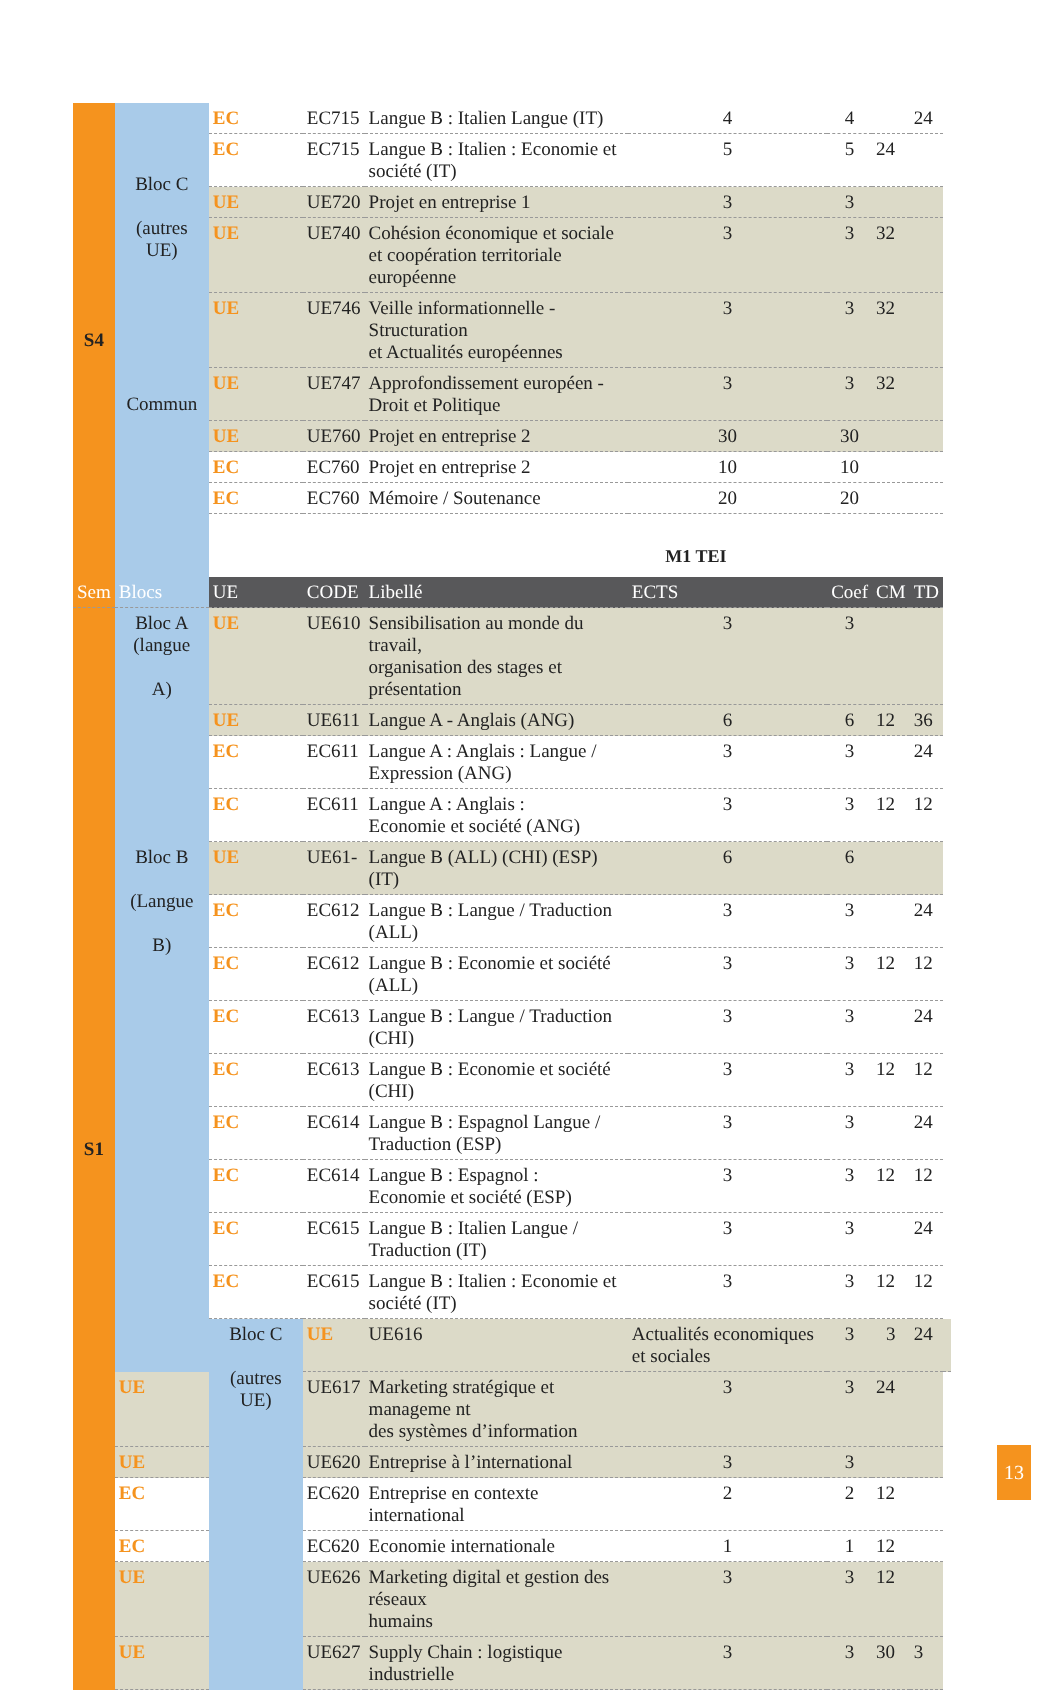| S4 | Bloc C (autres UE) Commun | EC | EC715 | Langue B : Italien Langue (IT) | 4 | 4 | | 24 | |
| | | EC | EC715 | Langue B : Italien : Economie et société (IT) | 5 | 5 | 24 | | |
| | | UE | UE720 | Projet en entreprise 1 | 3 | 3 | | | |
| | | UE | UE740 | Cohésion économique et sociale et coopération territoriale européenne | 3 | 3 | 32 | | |
| | | UE | UE746 | Veille informationnelle - Structuration et Actualités européennes | 3 | 3 | 32 | | |
| | | UE | UE747 | Approfondissement européen - Droit et Politique | 3 | 3 | 32 | | |
| | | UE | UE760 | Projet en entreprise 2 | 30 | 30 | | | |
| | | EC | EC760 | Projet en entreprise 2 | 10 | 10 | | | |
| | | EC | EC760 | Mémoire / Soutenance | 20 | 20 | | | |
| | | M1 TEI | | | | | | | |
| Sem | Blocs | UE | CODE | Libellé | ECTS | Coef | CM | TD | |
| S1 | Bloc A (langue A) | UE | UE610 | Sensibilisation au monde du travail, organisation des stages et présentation | 3 | 3 | | | |
| | | UE | UE611 | Langue A - Anglais (ANG) | 6 | 6 | 12 | 36 | |
| | | EC | EC611 | Langue A : Anglais : Langue / Expression (ANG) | 3 | 3 | | 24 | |
| | | EC | EC611 | Langue A : Anglais : Economie et société (ANG) | 3 | 3 | 12 | 12 | |
| | Bloc B (Langue B) | UE | UE61- | Langue B (ALL) (CHI) (ESP) (IT) | 6 | 6 | | | |
| | | EC | EC612 | Langue B : Langue / Traduction (ALL) | 3 | 3 | | 24 | |
| | | EC | EC612 | Langue B : Economie et société (ALL) | 3 | 3 | 12 | 12 | |
| | | EC | EC613 | Langue B : Langue / Traduction (CHI) | 3 | 3 | | 24 | |
| | | EC | EC613 | Langue B : Economie et société (CHI) | 3 | 3 | 12 | 12 | |
| | | EC | EC614 | Langue B : Espagnol Langue / Traduction (ESP) | 3 | 3 | | 24 | |
| | | EC | EC614 | Langue B : Espagnol : Economie et société (ESP) | 3 | 3 | 12 | 12 | |
| | | EC | EC615 | Langue B : Italien Langue / Traduction (IT) | 3 | 3 | | 24 | |
| | | EC | EC615 | Langue B : Italien : Economie et société (IT) | 3 | 3 | 12 | 12 | |
| | | Bloc C (autres UE) | UE | UE616 | Actualités economiques et sociales | 3 | 3 | 24 | |
| | UE | | UE617 | Marketing stratégique et manageme nt des systèmes d’information | 3 | 3 | 24 | | |
| | UE | | UE620 | Entreprise à l’international | 3 | 3 | | | |
| | EC | | EC620 | Entreprise en contexte international | 2 | 2 | 12 | | |
| | EC | | EC620 | Economie internationale | 1 | 1 | 12 | | |
| | UE | | UE626 | Marketing digital et gestion des réseaux humains | 3 | 3 | 12 | | |
| | UE | | UE627 | Supply Chain : logistique industrielle | 3 | 3 | 30 | 3 | |
13